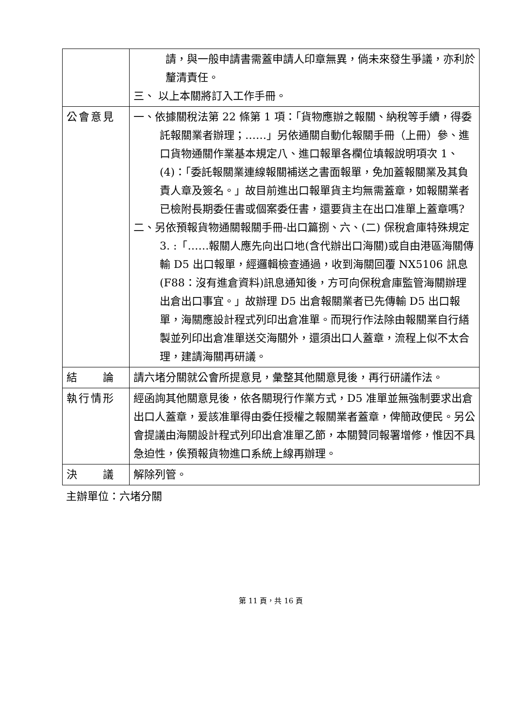| | 請，與一般申請書需蓋申請人印章無異，倘未來發生爭議，亦利於釐清責任。 三、 以上本關將訂入工作手冊。 |
| 公會意見 | 一、依據關稅法第 22 條第 1 項：「貨物應辦之報關、納稅等手續，得委託報關業者辦理；……」另依通關自動化報關手冊（上冊）參、進口貨物通關作業基本規定八、進口報單各欄位填報說明項次 1、 (4)：「委託報關業連線報關補送之書面報單，免加蓋報關業及其負責人章及簽名。」故目前進出口報單貨主均無需蓋章，如報關業者已檢附長期委任書或個案委任書，還要貨主在出口准單上蓋章嗎? 二、另依預報貨物通關報關手冊-出口篇捌、六、(二) 保稅倉庫特殊規定 3. :「……報關人應先向出口地(含代辦出口海關)或自由港區海關傳輸 D5 出口報單，經邏輯檢查通過，收到海關回覆 NX5106 訊息(F88：沒有進倉資料)訊息通知後，方可向保稅倉庫監管海關辦理出倉出口事宜。」故辦理 D5 出倉報關業者已先傳輸 D5 出口報單，海關應設計程式列印出倉准單。而現行作法除由報關業自行繕製並列印出倉准單送交海關外，還須出口人蓋章，流程上似不太合理，建請海關再研議。 |
| 結 論 | 請六堵分關就公會所提意見，彙整其他關意見後，再行研議作法。 |
| 執行情形 | 經函詢其他關意見後，依各關現行作業方式，D5 准單並無強制要求出倉出口人蓋章，爰該准單得由委任授權之報關業者蓋章，俾簡政便民。另公會提議由海關設計程式列印出倉准單乙節，本關贊同報署增修，惟因不具急迫性，俟預報貨物進口系統上線再辦理。 |
| 決 議 | 解除列管。 |
主辦單位：六堵分關
第 11 頁，共 16 頁